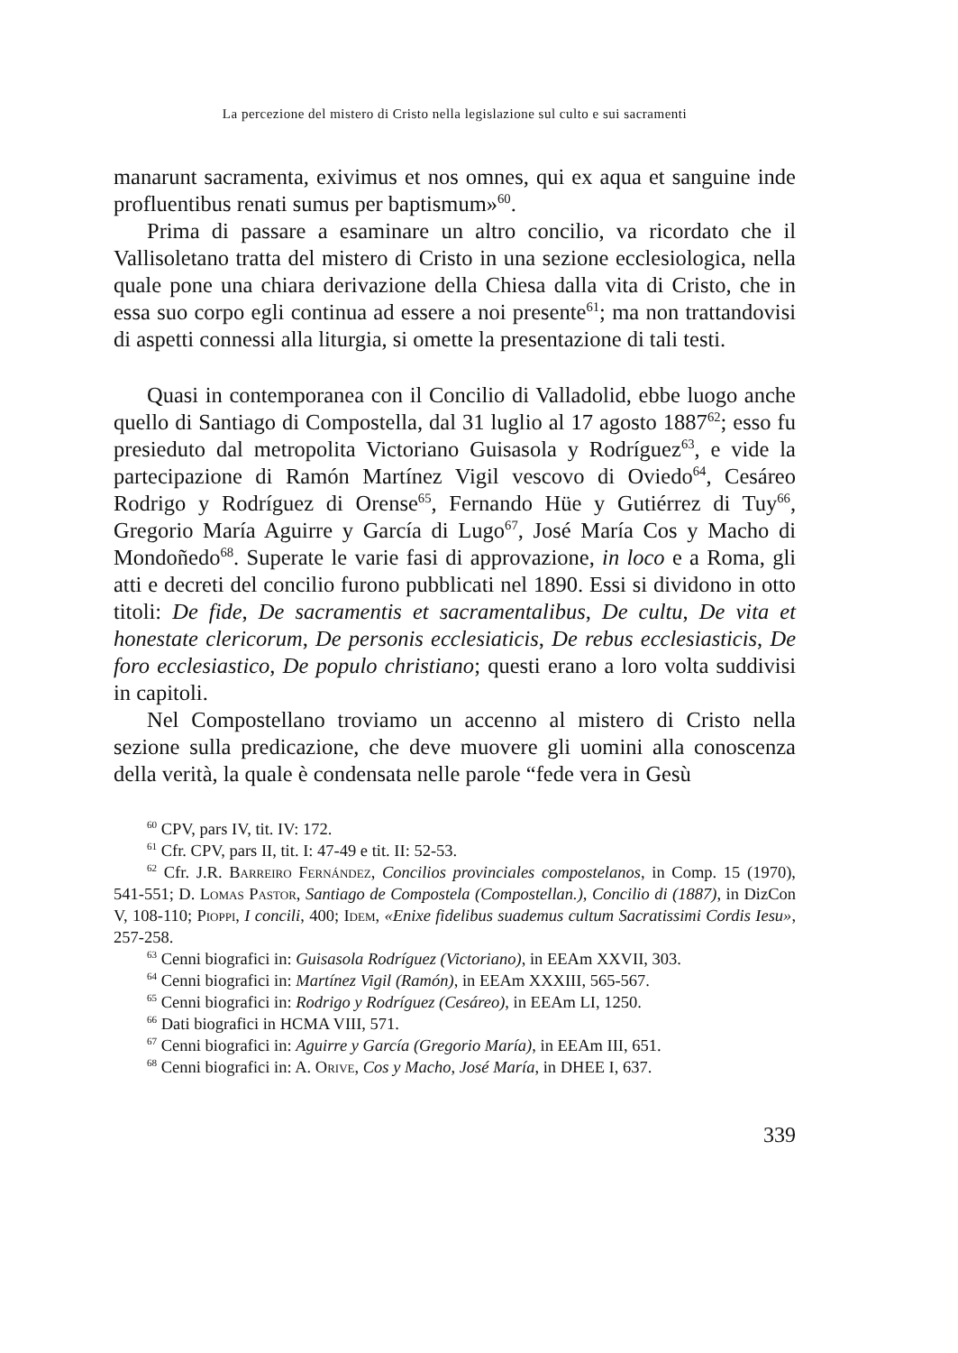La percezione del mistero di Cristo nella legislazione sul culto e sui sacramenti
manarunt sacramenta, exivimus et nos omnes, qui ex aqua et sanguine inde profluentibus renati sumus per baptismum»<sup>60</sup>.
Prima di passare a esaminare un altro concilio, va ricordato che il Vallisoletano tratta del mistero di Cristo in una sezione ecclesiologica, nella quale pone una chiara derivazione della Chiesa dalla vita di Cristo, che in essa suo corpo egli continua ad essere a noi presente<sup>61</sup>; ma non trattandovisi di aspetti connessi alla liturgia, si omette la presentazione di tali testi.
Quasi in contemporanea con il Concilio di Valladolid, ebbe luogo anche quello di Santiago di Compostella, dal 31 luglio al 17 agosto 1887<sup>62</sup>; esso fu presieduto dal metropolita Victoriano Guisasola y Rodríguez<sup>63</sup>, e vide la partecipazione di Ramón Martínez Vigil vescovo di Oviedo<sup>64</sup>, Cesáreo Rodrigo y Rodríguez di Orense<sup>65</sup>, Fernando Hüe y Gutiérrez di Tuy<sup>66</sup>, Gregorio María Aguirre y García di Lugo<sup>67</sup>, José María Cos y Macho di Mondoñedo<sup>68</sup>. Superate le varie fasi di approvazione, in loco e a Roma, gli atti e decreti del concilio furono pubblicati nel 1890. Essi si dividono in otto titoli: De fide, De sacramentis et sacramentalibus, De cultu, De vita et honestate clericorum, De personis ecclesiaticis, De rebus ecclesiasticis, De foro ecclesiastico, De populo christiano; questi erano a loro volta suddivisi in capitoli.
Nel Compostellano troviamo un accenno al mistero di Cristo nella sezione sulla predicazione, che deve muovere gli uomini alla conoscenza della verità, la quale è condensata nelle parole “fede vera in Gesù
<sup>60</sup> CPV, pars IV, tit. IV: 172.
<sup>61</sup> Cfr. CPV, pars II, tit. I: 47-49 e tit. II: 52-53.
<sup>62</sup> Cfr. J.R. Barreiro Fernández, Concilios provinciales compostelanos, in Comp. 15 (1970), 541-551; D. Lomas Pastor, Santiago de Compostela (Compostellan.), Concilio di (1887), in DizCon V, 108-110; Pioppi, I concili, 400; Idem, «Enixe fidelibus suademus cultum Sacratissimi Cordis Iesu», 257-258.
<sup>63</sup> Cenni biografici in: Guisasola Rodríguez (Victoriano), in EEAm XXVII, 303.
<sup>64</sup> Cenni biografici in: Martínez Vigil (Ramón), in EEAm XXXIII, 565-567.
<sup>65</sup> Cenni biografici in: Rodrigo y Rodríguez (Cesáreo), in EEAm LI, 1250.
<sup>66</sup> Dati biografici in HCMA VIII, 571.
<sup>67</sup> Cenni biografici in: Aguirre y García (Gregorio María), in EEAm III, 651.
<sup>68</sup> Cenni biografici in: A. Orive, Cos y Macho, José María, in DHEE I, 637.
339